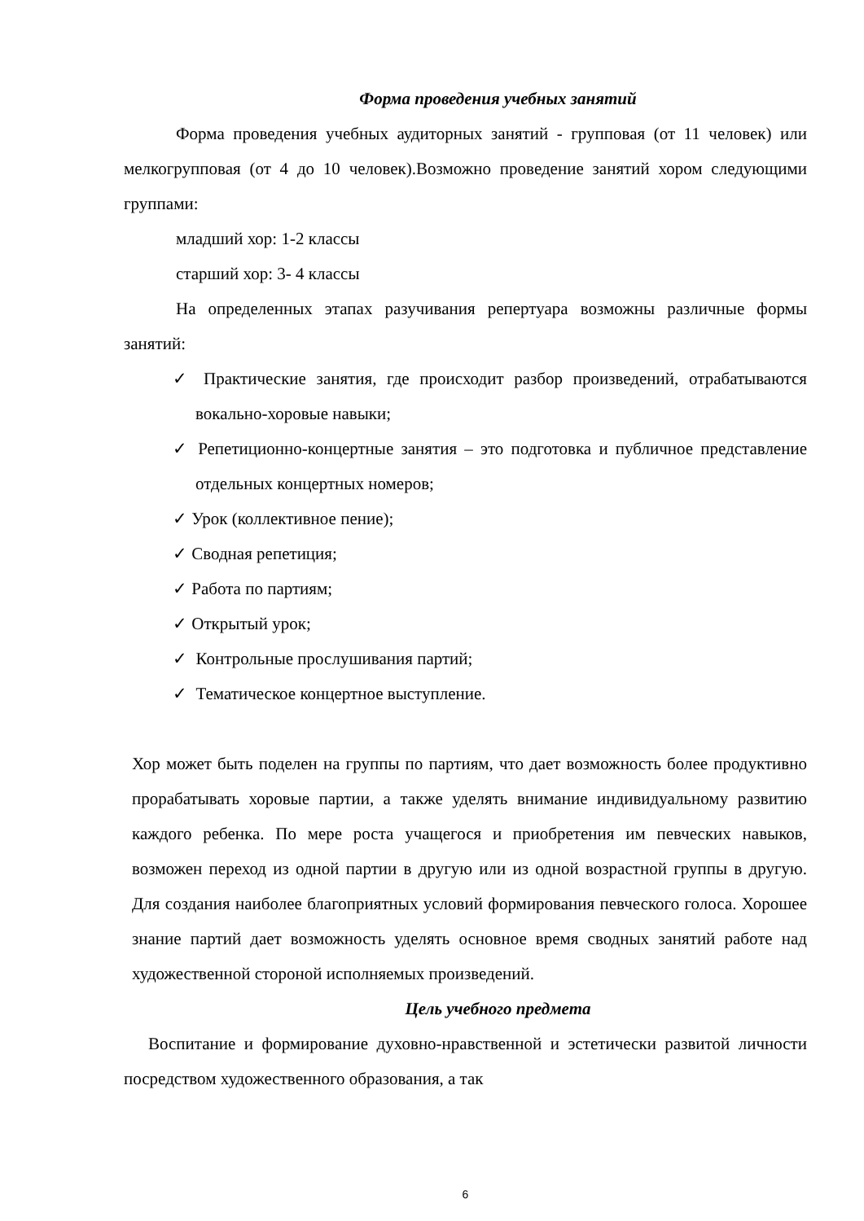Форма проведения учебных занятий
Форма проведения учебных аудиторных занятий - групповая (от 11 человек) или мелкогрупповая (от 4 до 10 человек).Возможно проведение занятий хором следующими группами:
младший хор: 1-2 классы
старший хор: 3- 4 классы
На определенных этапах разучивания репертуара возможны различные формы занятий:
✓ Практические занятия, где происходит разбор произведений, отрабатываются вокально-хоровые навыки;
✓ Репетиционно-концертные занятия – это подготовка и публичное представление отдельных концертных номеров;
✓ Урок (коллективное пение);
✓ Сводная репетиция;
✓ Работа по партиям;
✓ Открытый урок;
✓ Контрольные прослушивания партий;
✓ Тематическое концертное выступление.
Хор может быть поделен на группы по партиям, что дает возможность более продуктивно прорабатывать хоровые партии, а также уделять внимание индивидуальному развитию каждого ребенка. По мере роста учащегося и приобретения им певческих навыков, возможен переход из одной партии в другую или из одной возрастной группы в другую. Для создания наиболее благоприятных условий формирования певческого голоса. Хорошее знание партий дает возможность уделять основное время сводных занятий работе над художественной стороной исполняемых произведений.
Цель учебного предмета
Воспитание и формирование духовно-нравственной и эстетически развитой личности посредством художественного образования, а так
6